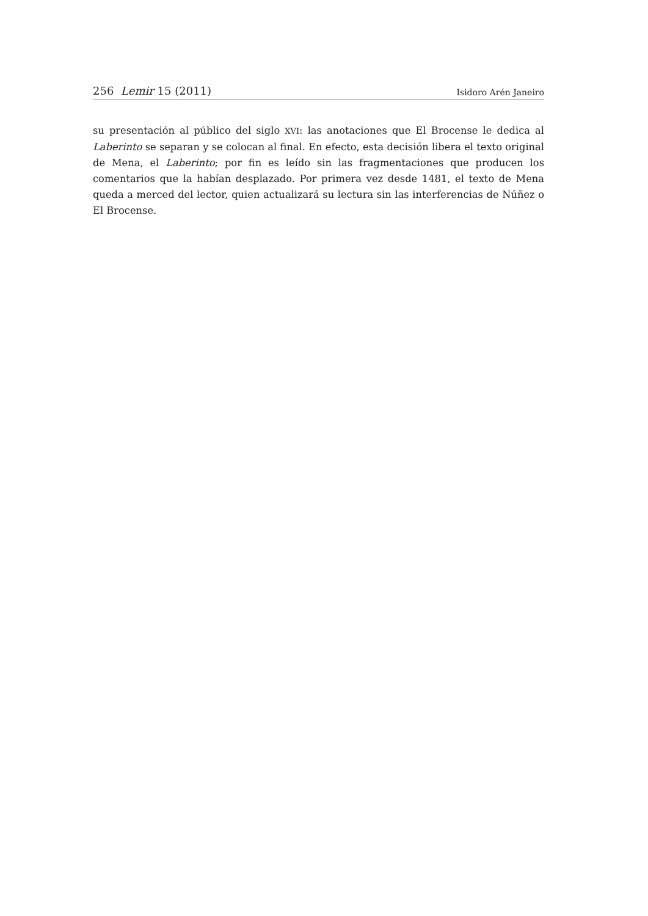256 Lemir 15 (2011) Isidoro Arén Janeiro
su presentación al público del siglo XVI: las anotaciones que El Brocense le dedica al Laberinto se separan y se colocan al final. En efecto, esta decisión libera el texto original de Mena, el Laberinto; por fin es leído sin las fragmentaciones que producen los comentarios que la habían desplazado. Por primera vez desde 1481, el texto de Mena queda a merced del lector, quien actualizará su lectura sin las interferencias de Núñez o El Brocense.